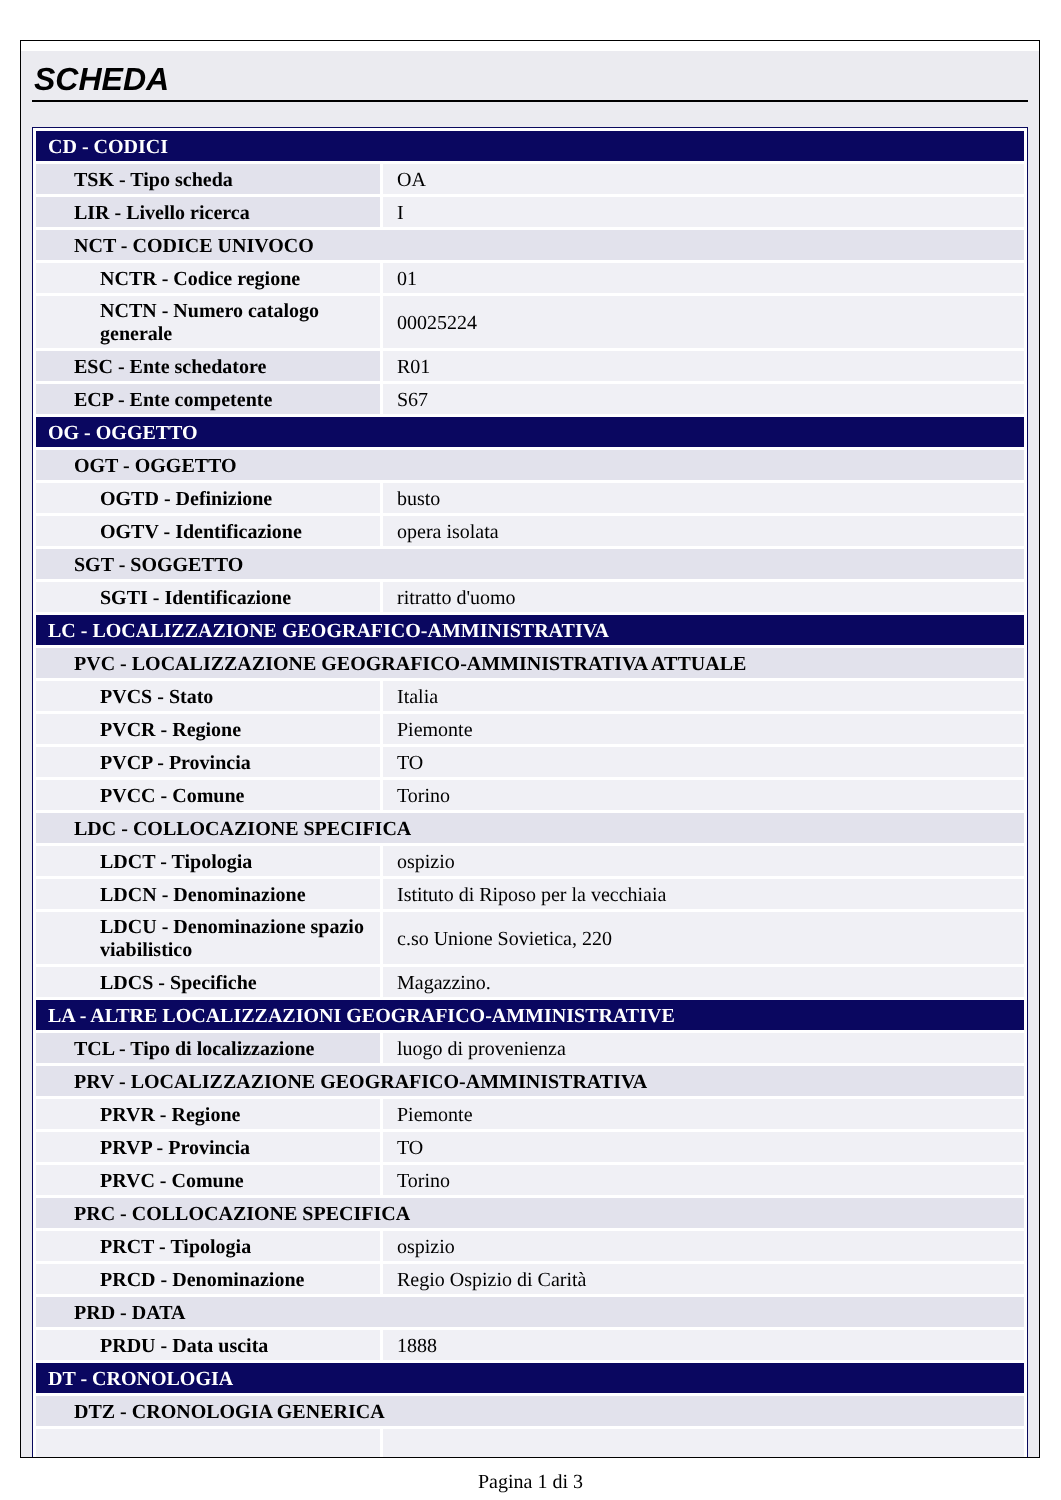SCHEDA
| CD - CODICI | |
| TSK - Tipo scheda | OA |
| LIR - Livello ricerca | I |
| NCT - CODICE UNIVOCO | |
| NCTR - Codice regione | 01 |
| NCTN - Numero catalogo generale | 00025224 |
| ESC - Ente schedatore | R01 |
| ECP - Ente competente | S67 |
| OG - OGGETTO | |
| OGT - OGGETTO | |
| OGTD - Definizione | busto |
| OGTV - Identificazione | opera isolata |
| SGT - SOGGETTO | |
| SGTI - Identificazione | ritratto d'uomo |
| LC - LOCALIZZAZIONE GEOGRAFICO-AMMINISTRATIVA | |
| PVC - LOCALIZZAZIONE GEOGRAFICO-AMMINISTRATIVA ATTUALE | |
| PVCS - Stato | Italia |
| PVCR - Regione | Piemonte |
| PVCP - Provincia | TO |
| PVCC - Comune | Torino |
| LDC - COLLOCAZIONE SPECIFICA | |
| LDCT - Tipologia | ospizio |
| LDCN - Denominazione | Istituto di Riposo per la vecchiaia |
| LDCU - Denominazione spazio viabilistico | c.so Unione Sovietica, 220 |
| LDCS - Specifiche | Magazzino. |
| LA - ALTRE LOCALIZZAZIONI GEOGRAFICO-AMMINISTRATIVE | |
| TCL - Tipo di localizzazione | luogo di provenienza |
| PRV - LOCALIZZAZIONE GEOGRAFICO-AMMINISTRATIVA | |
| PRVR - Regione | Piemonte |
| PRVP - Provincia | TO |
| PRVC - Comune | Torino |
| PRC - COLLOCAZIONE SPECIFICA | |
| PRCT - Tipologia | ospizio |
| PRCD - Denominazione | Regio Ospizio di Carità |
| PRD - DATA | |
| PRDU - Data uscita | 1888 |
| DT - CRONOLOGIA | |
| DTZ - CRONOLOGIA GENERICA | |
Pagina 1 di 3